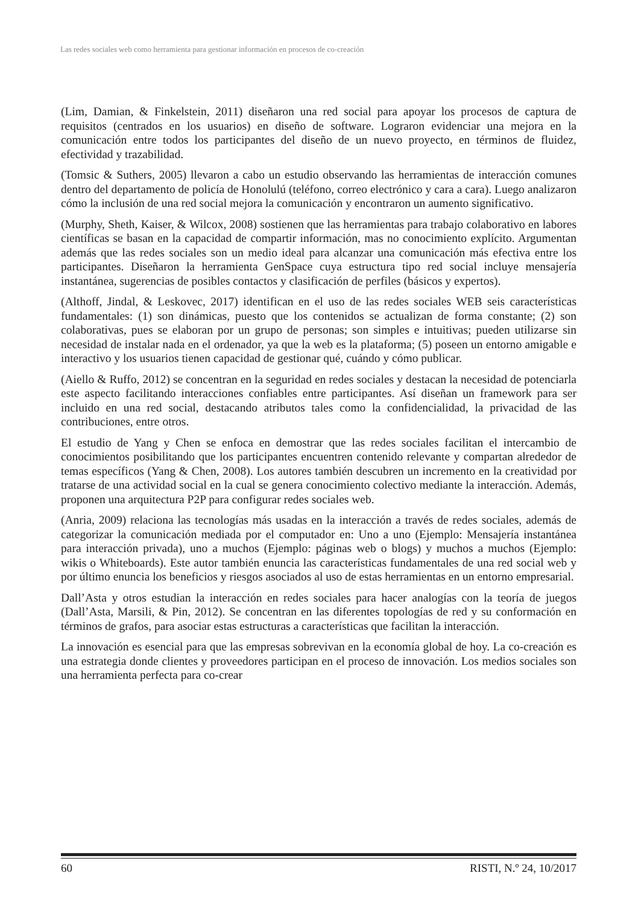Las redes sociales web como herramienta para gestionar información en procesos de co-creación
(Lim, Damian, & Finkelstein, 2011) diseñaron una red social para apoyar los procesos de captura de requisitos (centrados en los usuarios) en diseño de software. Lograron evidenciar una mejora en la comunicación entre todos los participantes del diseño de un nuevo proyecto, en términos de fluidez, efectividad y trazabilidad.
(Tomsic & Suthers, 2005) llevaron a cabo un estudio observando las herramientas de interacción comunes dentro del departamento de policía de Honolulú (teléfono, correo electrónico y cara a cara). Luego analizaron cómo la inclusión de una red social mejora la comunicación y encontraron un aumento significativo.
(Murphy, Sheth, Kaiser, & Wilcox, 2008) sostienen que las herramientas para trabajo colaborativo en labores científicas se basan en la capacidad de compartir información, mas no conocimiento explícito. Argumentan además que las redes sociales son un medio ideal para alcanzar una comunicación más efectiva entre los participantes. Diseñaron la herramienta GenSpace cuya estructura tipo red social incluye mensajería instantánea, sugerencias de posibles contactos y clasificación de perfiles (básicos y expertos).
(Althoff, Jindal, & Leskovec, 2017) identifican en el uso de las redes sociales WEB seis características fundamentales: (1) son dinámicas, puesto que los contenidos se actualizan de forma constante; (2) son colaborativas, pues se elaboran por un grupo de personas; son simples e intuitivas; pueden utilizarse sin necesidad de instalar nada en el ordenador, ya que la web es la plataforma; (5) poseen un entorno amigable e interactivo y los usuarios tienen capacidad de gestionar qué, cuándo y cómo publicar.
(Aiello & Ruffo, 2012) se concentran en la seguridad en redes sociales y destacan la necesidad de potenciarla este aspecto facilitando interacciones confiables entre participantes. Así diseñan un framework para ser incluido en una red social, destacando atributos tales como la confidencialidad, la privacidad de las contribuciones, entre otros.
El estudio de Yang y Chen se enfoca en demostrar que las redes sociales facilitan el intercambio de conocimientos posibilitando que los participantes encuentren contenido relevante y compartan alrededor de temas específicos (Yang & Chen, 2008). Los autores también descubren un incremento en la creatividad por tratarse de una actividad social en la cual se genera conocimiento colectivo mediante la interacción. Además, proponen una arquitectura P2P para configurar redes sociales web.
(Anria, 2009) relaciona las tecnologías más usadas en la interacción a través de redes sociales, además de categorizar la comunicación mediada por el computador en: Uno a uno (Ejemplo: Mensajería instantánea para interacción privada), uno a muchos (Ejemplo: páginas web o blogs) y muchos a muchos (Ejemplo: wikis o Whiteboards). Este autor también enuncia las características fundamentales de una red social web y por último enuncia los beneficios y riesgos asociados al uso de estas herramientas en un entorno empresarial.
Dall’Asta y otros estudian la interacción en redes sociales para hacer analogías con la teoría de juegos (Dall’Asta, Marsili, & Pin, 2012). Se concentran en las diferentes topologías de red y su conformación en términos de grafos, para asociar estas estructuras a características que facilitan la interacción.
La innovación es esencial para que las empresas sobrevivan en la economía global de hoy. La co-creación es una estrategia donde clientes y proveedores participan en el proceso de innovación. Los medios sociales son una herramienta perfecta para co-crear
60 RISTI, N.º 24, 10/2017